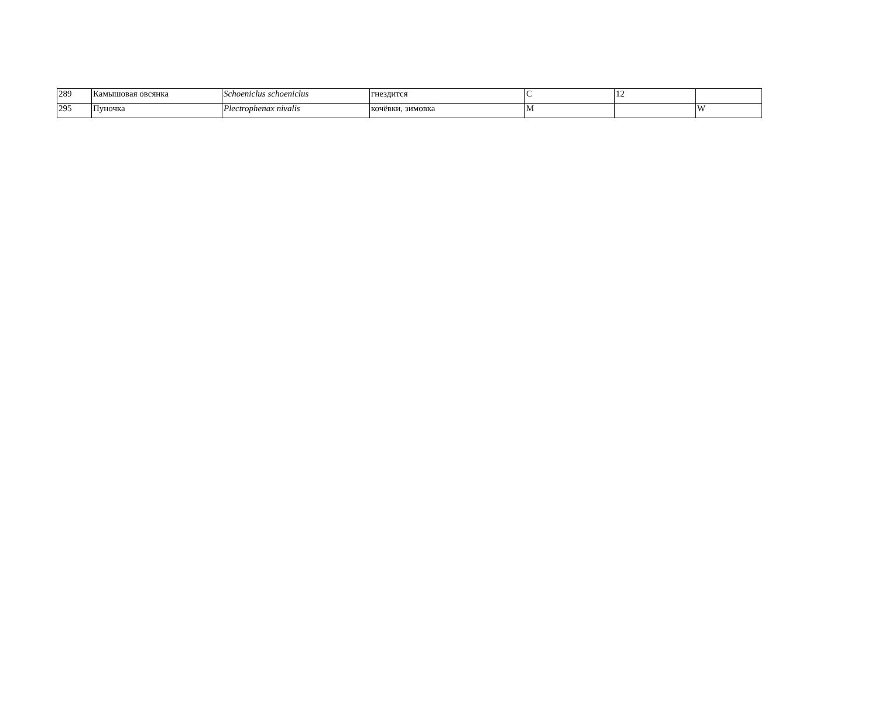| 289 | Камышовая овсянка | Schoeniclus schoeniclus | гнездится | C | 12 | |
| 295 | Пуночка | Plectrophenax nivalis | кочёвки, зимовка | M | | W |